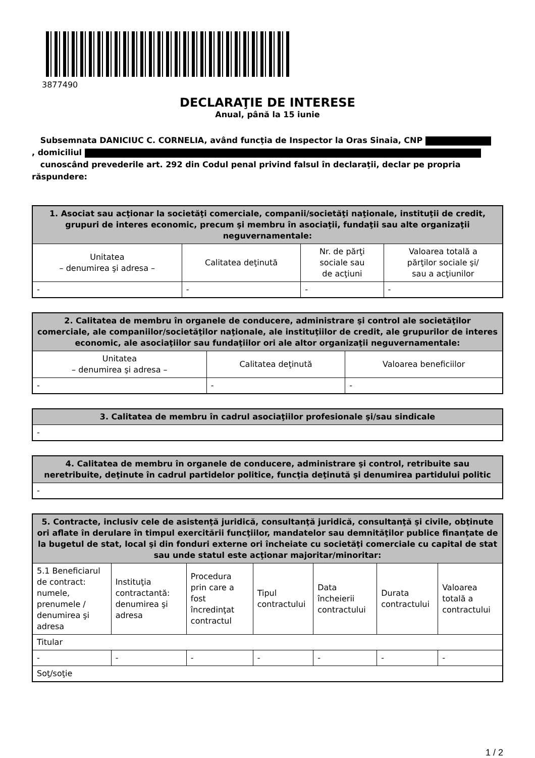3877490
DECLARAŢIE DE INTERESE
Anual, până la 15 iunie
Subsemnata DANICIUC C. CORNELIA, având funcţia de Inspector la Oras Sinaia, CNP
, domiciliul
cunoscând prevederile art. 292 din Codul penal privind falsul în declaraţii, declar pe propria răspundere:
| 1. Asociat sau acţionar la societăţi comerciale, companii/societăţi naţionale, instituţii de credit, grupuri de interes economic, precum şi membru în asociaţii, fundaţii sau alte organizaţii neguvernamentale: | | | |
| --- | --- | --- | --- |
| Unitatea – denumirea şi adresa – | Calitatea deţinută | Nr. de părţi sociale sau de acţiuni | Valoarea totală a părţilor sociale şi/ sau a acţiunilor |
| - | - | - | - |
| 2. Calitatea de membru în organele de conducere, administrare şi control ale societăţilor comerciale, ale companiilor/societăţilor naţionale, ale instituţiilor de credit, ale grupurilor de interes economic, ale asociaţiilor sau fundaţiilor ori ale altor organizaţii neguvernamentale: | | |
| --- | --- | --- |
| Unitatea – denumirea şi adresa – | Calitatea deţinută | Valoarea beneficiilor |
| - | - | - |
| 3. Calitatea de membru în cadrul asociaţiilor profesionale şi/sau sindicale |
| --- |
| - |
| 4. Calitatea de membru în organele de conducere, administrare şi control, retribuite sau neretribuite, deţinute în cadrul partidelor politice, funcţia deţinută şi denumirea partidului politic |
| --- |
| - |
| 5. Contracte, inclusiv cele de asistenţă juridică, consultanţă juridică, consultanţă şi civile, obţinute ori aflate în derulare în timpul exercitării funcţiilor, mandatelor sau demnităţilor publice finanţate de la bugetul de stat, local şi din fonduri externe ori încheiate cu societăţi comerciale cu capital de stat sau unde statul este acţionar majoritar/minoritar: | | | | | | |
| --- | --- | --- | --- | --- | --- | --- |
| 5.1 Beneficiarul de contract: numele, prenumele / denumirea şi adresa | Instituţia contractantă: denumirea şi adresa | Procedura prin care a fost încredinţat contractul | Tipul contractului | Data încheierii contractului | Durata contractului | Valoarea totală a contractului |
| Titular | | | | | | |
| - | - | - | - | - | - | - |
| Soţ/soţie | | | | | | |
1 / 2